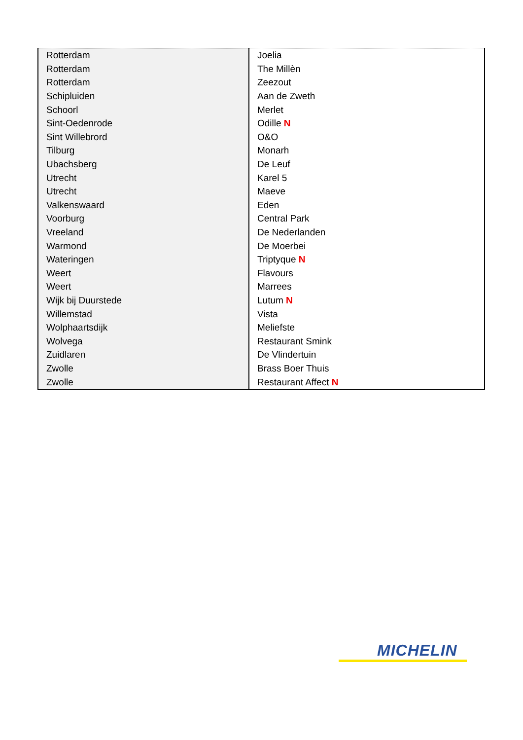| Rotterdam | Joelia |
| Rotterdam | The Millèn |
| Rotterdam | Zeezout |
| Schipluiden | Aan de Zweth |
| Schoorl | Merlet |
| Sint-Oedenrode | Odille N |
| Sint Willebrord | O&O |
| Tilburg | Monarh |
| Ubachsberg | De Leuf |
| Utrecht | Karel 5 |
| Utrecht | Maeve |
| Valkenswaard | Eden |
| Voorburg | Central Park |
| Vreeland | De Nederlanden |
| Warmond | De Moerbei |
| Wateringen | Triptyque N |
| Weert | Flavours |
| Weert | Marrees |
| Wijk bij Duurstede | Lutum N |
| Willemstad | Vista |
| Wolphaartsdijk | Meliefste |
| Wolvega | Restaurant Smink |
| Zuidlaren | De Vlindertuin |
| Zwolle | Brass Boer Thuis |
| Zwolle | Restaurant Affect N |
MICHELIN